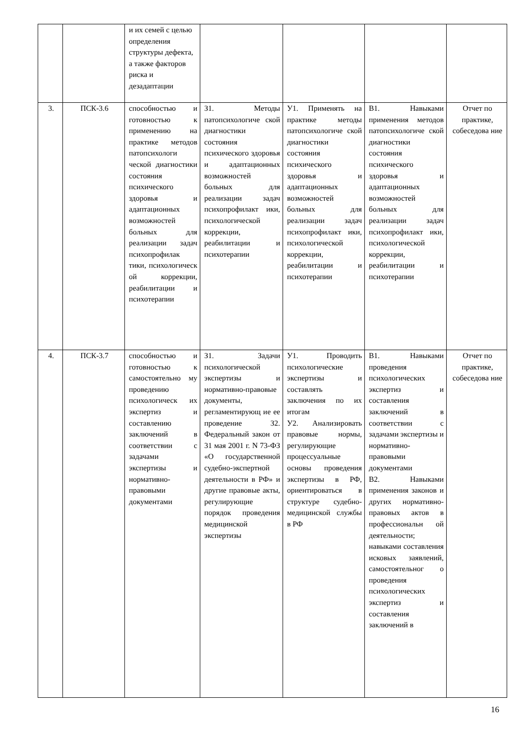| | | и их семей с целью определения структуры дефекта, а также факторов риска и дезадаптации | | | | |
| 3. | ПСК-3.6 | способностью и готовностью к применению на практике методов патопсихологи ческой диагностики состояния психического здоровья и адаптационных возможностей больных для реализации задач психопрофилак тики, психологическ ой коррекции, реабилитации и психотерапии | З1. Методы патопсихологиче ской диагностики состояния психического здоровья и адаптационных возможностей больных для реализации задач психопрофилакт ики, психологической коррекции, реабилитации и психотерапии | У1. Применять на практике методы патопсихологиче ской диагностики состояния психического здоровья и адаптационных возможностей больных для реализации задач психопрофилакт ики, психологической коррекции, реабилитации и психотерапии | В1. Навыками применения методов патопсихологиче ской диагностики состояния психического здоровья и адаптационных возможностей больных для реализации задач психопрофилакт ики, психологической коррекции, реабилитации и психотерапии | Отчет по практике, собеседова ние |
| 4. | ПСК-3.7 | способностью и готовностью к самостоятельно му проведению психологическ их экспертиз и составлению заключений в соответствии с задачами экспертизы и нормативно-правовыми документами | З1. Задачи психологической экспертизы и нормативно-правовые документы, регламентирующ ие ее проведение З2. Федеральный закон от 31 мая 2001 г. N 73-ФЗ «О государственной судебно-экспертной деятельности в РФ» и другие правовые акты, регулирующие порядок проведения медицинской экспертизы | У1. Проводить психологические экспертизы и составлять заключения по их итогам У2. Анализировать правовые нормы, регулирующие процессуальные основы проведения экспертизы в РФ, ориентироваться в структуре судебно-медицинской службы в РФ | В1. Навыками проведения психологических экспертиз и составления заключений в соответствии с задачами экспертизы и нормативно-правовыми документами В2. Навыками применения законов и других нормативно-правовых актов в профессиональн ой деятельности; навыками составления исковых заявлений, самостоятельног о проведения психологических экспертиз и составления заключений в | Отчет по практике, собеседова ние |
16